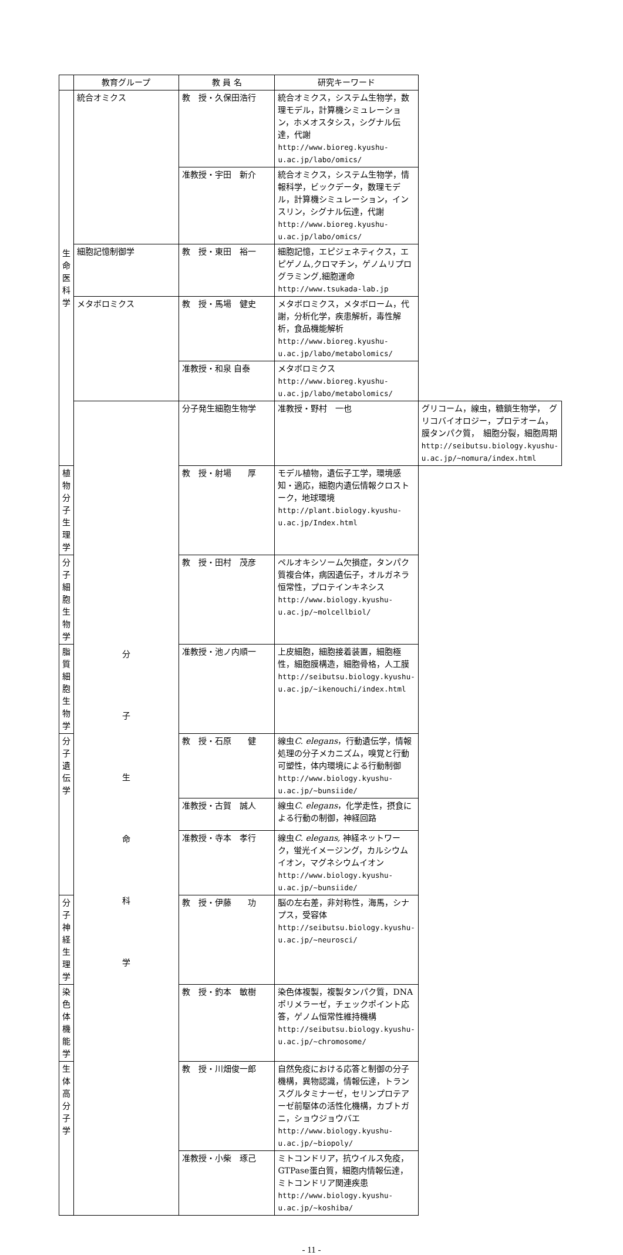| | 教育グループ | 教 員 名 | 研究キーワード | |
| --- | --- | --- | --- | --- |
| 生 命 医 科 学 | 統合オミクス | 教 授・久保田浩行 | 統合オミクス，システム生物学，数理モデル，計算機シミュレーション，ホメオスタシス，シグナル伝達，代謝 http://www.bioreg.kyushu-u.ac.jp/labo/omics/ | |
| | | 准教授・宇田 新介 | 統合オミクス，システム生物学，情報科学，ビックデータ，数理モデル，計算機シミュレーション，インスリン，シグナル伝達，代謝 http://www.bioreg.kyushu-u.ac.jp/labo/omics/ | |
| | 細胞記憶制御学 | 教 授・東田 裕一 | 細胞記憶，エピジェネティクス，エピゲノム,クロマチン，ゲノムリプログラミング,細胞運命 http://www.tsukada-lab.jp | |
| | メタボロミクス | 教 授・馬場 健史 | メタボロミクス，メタボローム，代謝，分析化学，疾患解析，毒性解析，食品機能解析 http://www.bioreg.kyushu-u.ac.jp/labo/metabolomics/ | |
| | | 准教授・和泉 自泰 | メタボロミクス http://www.bioreg.kyushu-u.ac.jp/labo/metabolomics/ | |
| | 分 子 生 命 科 学 | 分子発生細胞生物学 | 准教授・野村 一也 | グリコーム，線虫，糖鎖生物学， グリコバイオロジー，プロテオーム，膜タンパク質， 細胞分裂，細胞周期 http://seibutsu.biology.kyushu-u.ac.jp/~nomura/index.html |
| 植物分子生理学 | | 教 授・射場 厚 | モデル植物，遺伝子工学，環境感知・適応，細胞内遺伝情報クロストーク，地球環境 http://plant.biology.kyushu-u.ac.jp/Index.html | |
| 分子細胞生物学 | | 教 授・田村 茂彦 | ペルオキシソーム欠損症，タンパク質複合体，病因遺伝子，オルガネラ恒常性，プロテインキネシス http://www.biology.kyushu-u.ac.jp/~molcellbiol/ | |
| 脂質細胞生物学 | | 准教授・池ノ内順一 | 上皮細胞，細胞接着装置，細胞極性，細胞膜構造，細胞骨格，人工膜 http://seibutsu.biology.kyushu-u.ac.jp/~ikenouchi/index.html | |
| 分子遺伝学 | | 教 授・石原 健 | 線虫 C. elegans ，行動遺伝学，情報処理の分子メカニズム，嗅覚と行動可塑性，体内環境による行動制御 http://www.biology.kyushu-u.ac.jp/~bunsiide/ | |
| | | 准教授・古賀 誠人 | 線虫 C. elegans ，化学走性，摂食による行動の制御，神経回路 | |
| | | 准教授・寺本 孝行 | 線虫 C. elegans, 神経ネットワーク，蛍光イメージング，カルシウムイオン，マグネシウムイオン http://www.biology.kyushu-u.ac.jp/~bunsiide/ | |
| 分子神経生理学 | | 教 授・伊藤 功 | 脳の左右差，非対称性，海馬，シナプス，受容体 http://seibutsu.biology.kyushu-u.ac.jp/~neurosci/ | |
| 染色体機能学 | | 教 授・釣本 敏樹 | 染色体複製，複製タンパク質，DNAポリメラーゼ，チェックポイント応答，ゲノム恒常性維持機構 http://seibutsu.biology.kyushu-u.ac.jp/~chromosome/ | |
| 生体高分子学 | | 教 授・川畑俊一郎 | 自然免疫における応答と制御の分子機構，異物認識，情報伝達，トランスグルタミナーゼ，セリンプロテアーゼ前駆体の活性化機構，カブトガニ，ショウジョウバエ http://www.biology.kyushu-u.ac.jp/~biopoly/ | |
| | | 准教授・小柴 琢己 | ミトコンドリア，抗ウイルス免疫，GTPase蛋白質，細胞内情報伝達，ミトコンドリア関連疾患 http://www.biology.kyushu-u.ac.jp/~koshiba/ | |
- 11 -